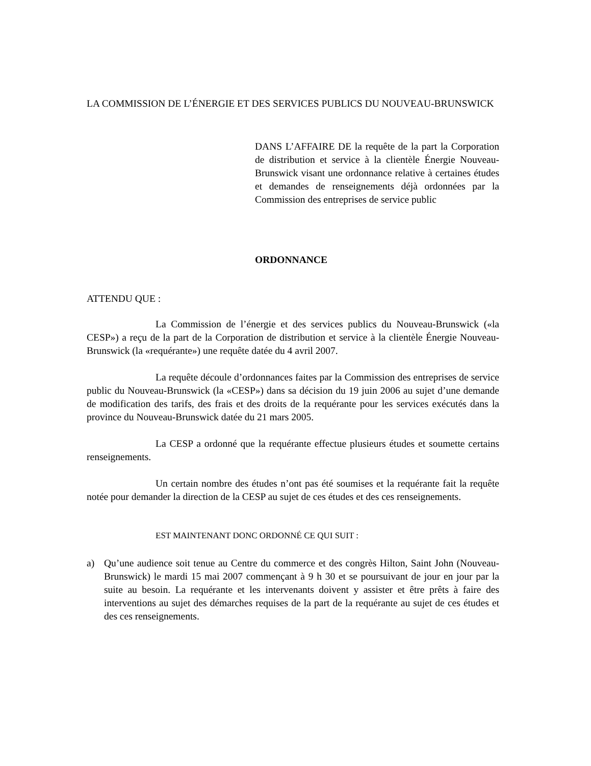LA COMMISSION DE L’ÉNERGIE ET DES SERVICES PUBLICS DU NOUVEAU-BRUNSWICK
DANS L’AFFAIRE DE la requête de la part la Corporation de distribution et service à la clientèle Énergie Nouveau-Brunswick visant une ordonnance relative à certaines études et demandes de renseignements déjà ordonnées par la Commission des entreprises de service public
ORDONNANCE
ATTENDU QUE :
La Commission de l’énergie et des services publics du Nouveau-Brunswick («la CESP») a reçu de la part de la Corporation de distribution et service à la clientèle Énergie Nouveau-Brunswick (la «requérante») une requête datée du 4 avril 2007.
La requête découle d’ordonnances faites par la Commission des entreprises de service public du Nouveau-Brunswick (la «CESP») dans sa décision du 19 juin 2006 au sujet d’une demande de modification des tarifs, des frais et des droits de la requérante pour les services exécutés dans la province du Nouveau-Brunswick datée du 21 mars 2005.
La CESP a ordonné que la requérante effectue plusieurs études et soumette certains renseignements.
Un certain nombre des études n’ont pas été soumises et la requérante fait la requête notée pour demander la direction de la CESP au sujet de ces études et des ces renseignements.
EST MAINTENANT DONC ORDONNÉ CE QUI SUIT :
a) Qu’une audience soit tenue au Centre du commerce et des congrès Hilton, Saint John (Nouveau-Brunswick) le mardi 15 mai 2007 commençant à 9 h 30 et se poursuivant de jour en jour par la suite au besoin. La requérante et les intervenants doivent y assister et être prêts à faire des interventions au sujet des démarches requises de la part de la requérante au sujet de ces études et des ces renseignements.